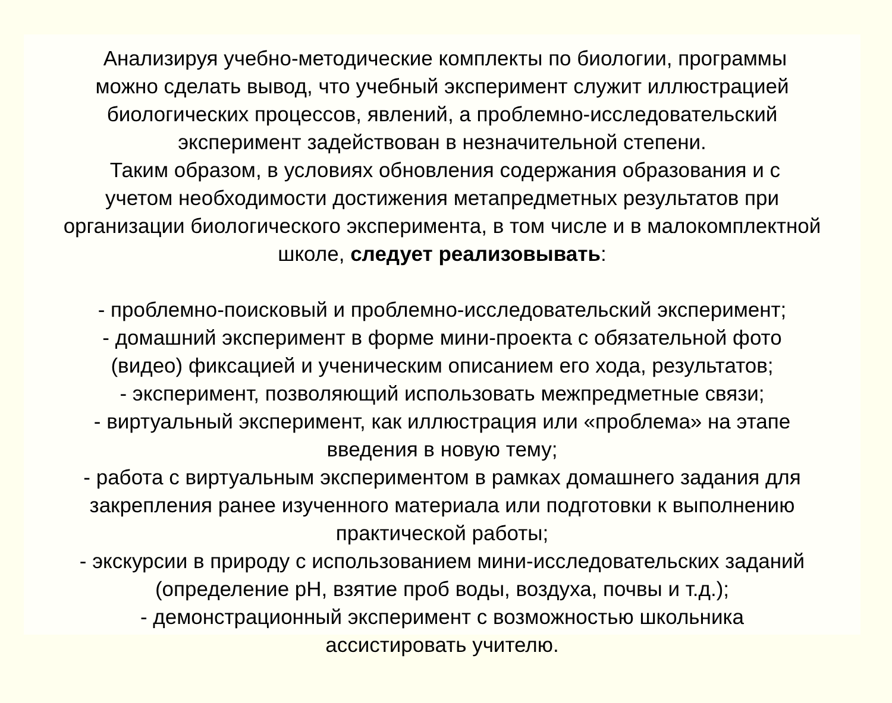Анализируя учебно-методические комплекты по биологии, программы
можно сделать вывод, что учебный эксперимент служит иллюстрацией
биологических процессов, явлений, а проблемно-исследовательский
эксперимент задействован в незначительной степени.
Таким образом, в условиях обновления содержания образования и с
учетом необходимости достижения метапредметных результатов при
организации биологического эксперимента, в том числе и в малокомплектной
школе, следует реализовывать:
- проблемно-поисковый и проблемно-исследовательский эксперимент;
- домашний эксперимент в форме мини-проекта с обязательной фото
(видео) фиксацией и ученическим описанием его хода, результатов;
- эксперимент, позволяющий использовать межпредметные связи;
- виртуальный эксперимент, как иллюстрация или «проблема» на этапе
введения в новую тему;
- работа с виртуальным экспериментом в рамках домашнего задания для
закрепления ранее изученного материала или подготовки к выполнению
практической работы;
- экскурсии в природу с использованием мини-исследовательских заданий
(определение pH, взятие проб воды, воздуха, почвы и т.д.);
- демонстрационный эксперимент с возможностью школьника
ассистировать учителю.